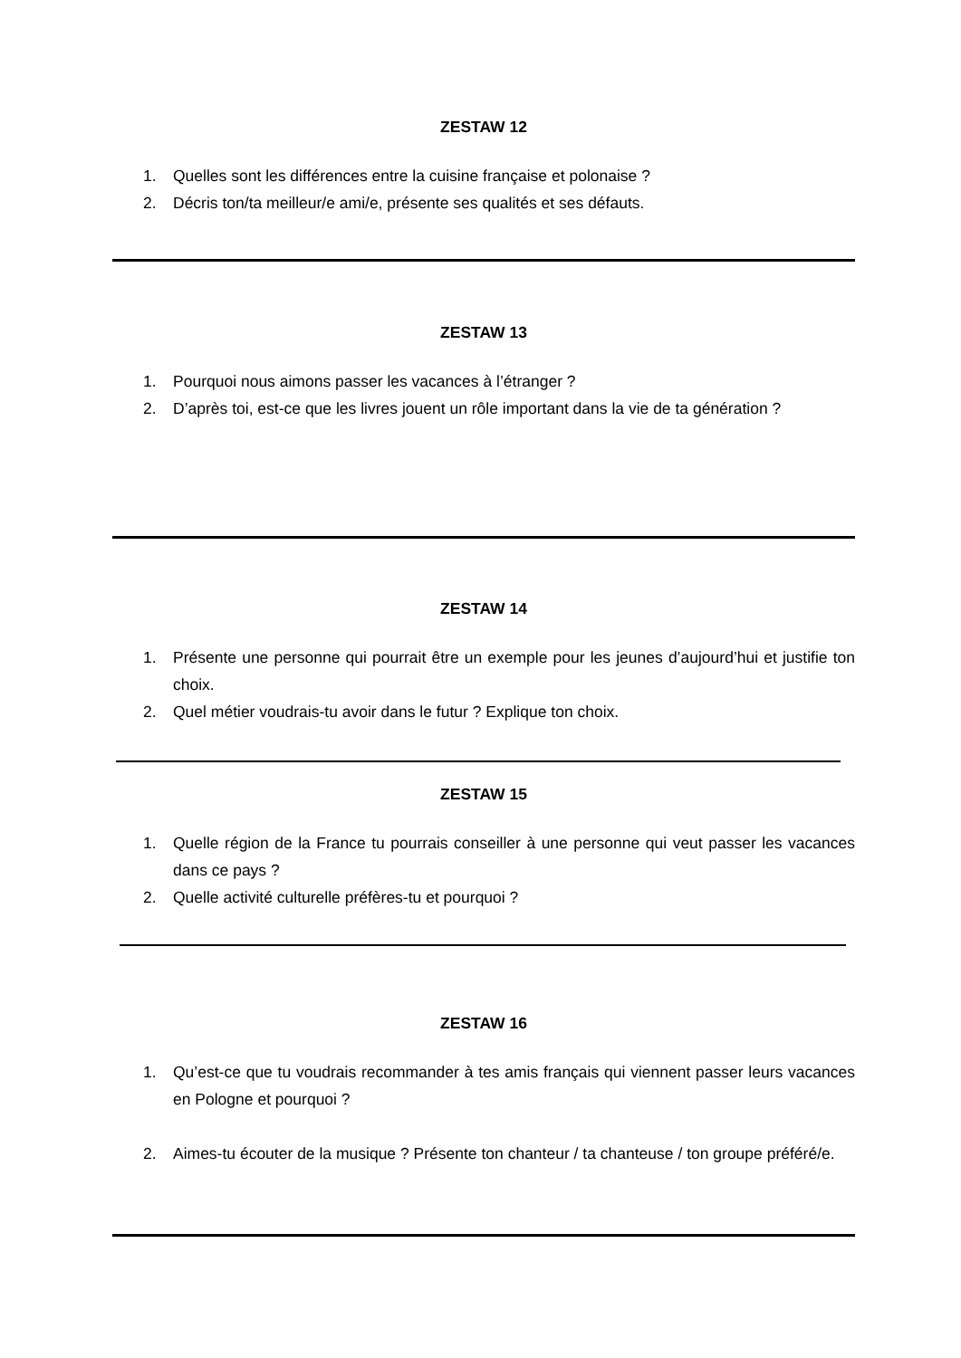ZESTAW 12
1. Quelles sont les différences entre la cuisine française et polonaise ?
2. Décris ton/ta meilleur/e ami/e, présente ses qualités et ses défauts.
ZESTAW 13
1. Pourquoi nous aimons passer les vacances à l’étranger ?
2. D’après toi, est-ce que les livres jouent un rôle important dans la vie de ta génération ?
ZESTAW 14
1. Présente une personne qui pourrait être un exemple pour les jeunes d’aujourd’hui et justifie ton choix.
2. Quel métier voudrais-tu avoir dans le futur ? Explique ton choix.
ZESTAW 15
1. Quelle région de la France tu pourrais conseiller à une personne qui veut passer les vacances dans ce pays ?
2. Quelle activité culturelle préfères-tu et pourquoi ?
ZESTAW 16
1. Qu’est-ce que tu voudrais recommander à tes amis français qui viennent passer leurs vacances en Pologne et pourquoi ?
2. Aimes-tu écouter de la musique ? Présente ton chanteur / ta chanteuse / ton groupe préféré/e.